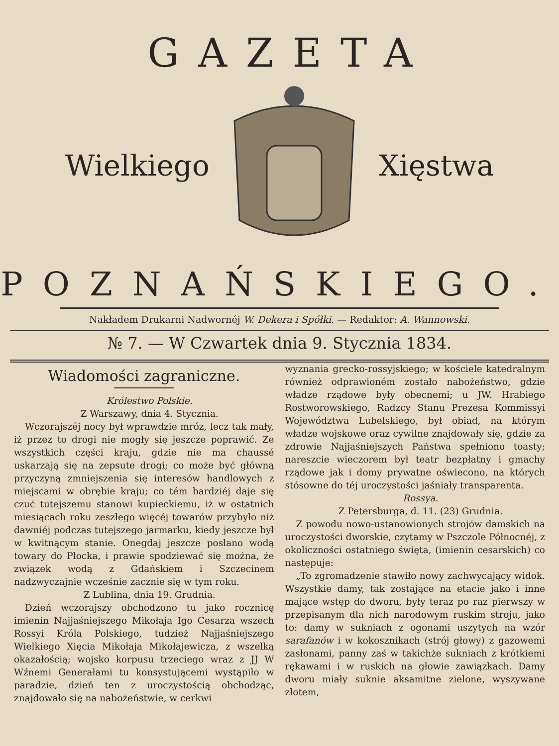GAZETA
Wielkiego Xięstwa
POZNAŃSKIEGO.
Nakładem Drukarni Nadwornéj W. Dekera i Spółki. — Redaktor: A. Wannowski.
№ 7. — W Czwartek dnia 9. Stycznia 1834.
Wiadomości zagraniczne.
Królestwo Polskie.
Z Warszawy, dnia 4. Stycznia.
Wczorajszéj nocy był wprawdzie mróz, lecz tak mały, iż przez to drogi nie mogły się jeszcze poprawić. Ze wszystkich części kraju, gdzie nie ma chaussé uskarzają się na zepsute drogi; co może być główną przyczyną zmniejszenia się interesów handlowych z miejscami w obrębie kraju; co tém bardziéj daje się czuć tutejszemu stanowi kupieckiemu, iż w ostatnich miesiącach roku zeszłego więcéj towarów przybyło niż dawniéj podczas tutejszego jarmarku, kiedy jeszcze był w kwitnącym stanie. Onegdaj jeszcze posłano wodą towary do Płocka, i prawie spodziewać się można, że związek wodą z Gdańskiem i Szczecinem nadzwyczajnie wcześnie zacznie się w tym roku.
Z Lublina, dnia 19. Grudnia.
Dzień wczorajszy obchodzono tu jako rocznicę imienin Najjaśniejszego Mikołaja Igo Cesarza wszech Rossyi Króla Polskiego, tudzież Najjaśniejszego Wielkiego Xięcia Mikołaja Mikołajewicza, z wszelką okazałością; wojsko korpusu trzeciego wraz z JJ W Wźnemi Generałami tu konsystującemi wystąpiło w paradzie, dzień ten z uroczystością obchodząc, znajdowało się na nabożeństwie, w cerkwi
wyznania grecko-rossyjskiego; w kościele katedralnym również odprawioném zostało nabożeństwo, gdzie władze rządowe były obecnemi; u JW. Hrabiego Rostworowskiego, Radzcy Stanu Prezesa Kommissyi Województwa Lubelskiego, był obiad, na którym władze wojskowe oraz cywilne znajdowały się, gdzie za zdrowie Najjaśniejszych Państwa spełniono toasty; nareszcie wieczorem był teatr bezpłatny i gmachy rządowe jak i domy prywatne oświecono, na których stósowne do téj uroczystości jaśniały transparenta.
Rossya.
Z Petersburga, d. 11. (23) Grudnia.
Z powodu nowo-ustanowionych strojów damskich na uroczystości dworskie, czytamy w Pszczole Północnéj, z okoliczności ostatniego święta, (imienin cesarskich) co następuje:
„To zgromadzenie stawiło nowy zachwycający widok. Wszystkie damy, tak zostające na etacie jako i inne mające wstęp do dworu, były teraz po raz pierwszy w przepisanym dla nich narodowym ruskim stroju, jako to: damy w sukniach z ogonami uszytych na wzór sarafanów i w kokosznikach (strój głowy) z gazowemi zasłonami, panny zaś w takichże sukniach z krótkiemi rękawami i w ruskich na głowie zawiązkach. Damy dworu miały suknie aksamitne zielone, wyszywane złotem,